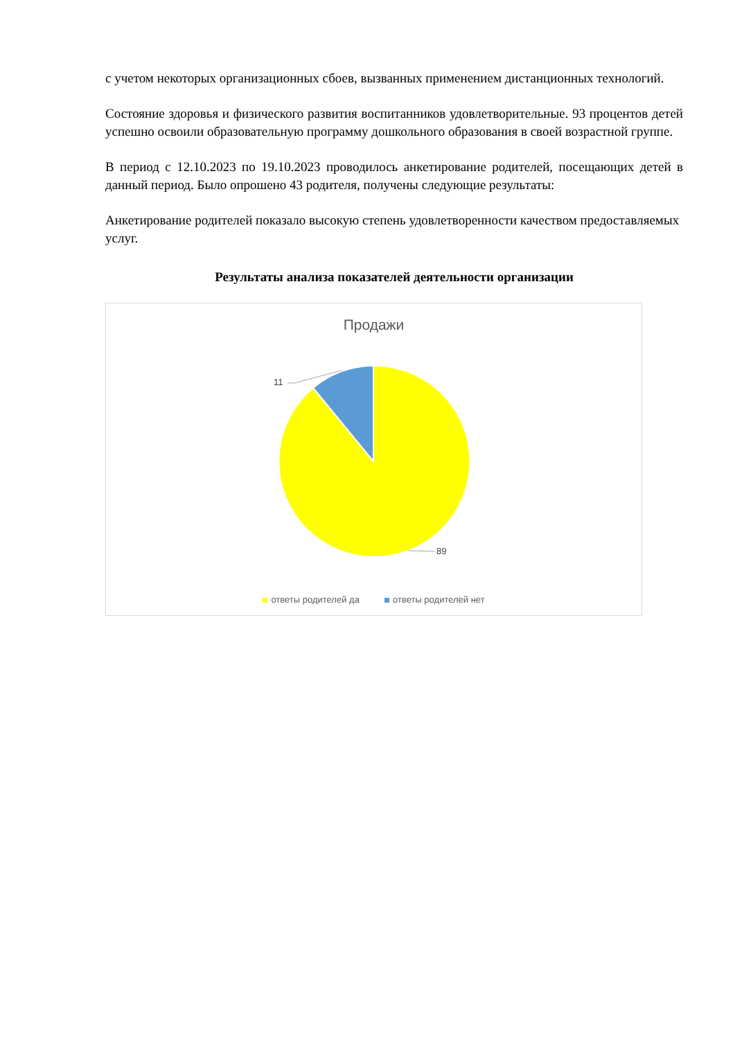с учетом некоторых организационных сбоев, вызванных применением дистанционных технологий.
Состояние здоровья и физического развития воспитанников удовлетворительные. 93 процентов детей успешно освоили образовательную программу дошкольного образования в своей возрастной группе.
В период с 12.10.2023 по 19.10.2023 проводилось анкетирование родителей, посещающих детей в данный период. Было опрошено 43 родителя, получены следующие результаты:
Анкетирование родителей показало высокую степень удовлетворенности качеством предоставляемых услуг.
Результаты анализа показателей деятельности организации
Продажи
11
89
ответы родителей да ответы родителей нет